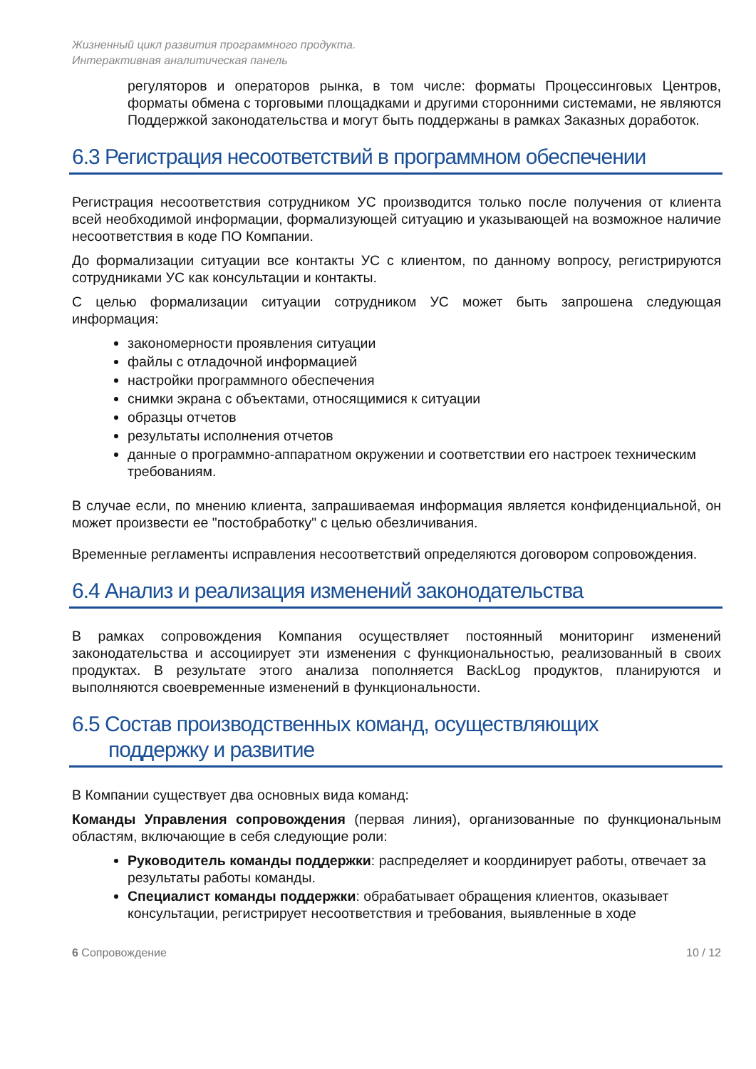Жизненный цикл развития программного продукта.
Интерактивная аналитическая панель
регуляторов и операторов рынка, в том числе: форматы Процессинговых Центров, форматы обмена с торговыми площадками и другими сторонними системами, не являются Поддержкой законодательства и могут быть поддержаны в рамках Заказных доработок.
6.3 Регистрация несоответствий в программном обеспечении
Регистрация несоответствия сотрудником УС производится только после получения от клиента всей необходимой информации, формализующей ситуацию и указывающей на возможное наличие несоответствия в коде ПО Компании.
До формализации ситуации все контакты УС с клиентом, по данному вопросу, регистрируются сотрудниками УС как консультации и контакты.
С целью формализации ситуации сотрудником УС может быть запрошена следующая информация:
закономерности проявления ситуации
файлы с отладочной информацией
настройки программного обеспечения
снимки экрана с объектами, относящимися к ситуации
образцы отчетов
результаты исполнения отчетов
данные о программно-аппаратном окружении и соответствии его настроек техническим требованиям.
В случае если, по мнению клиента, запрашиваемая информация является конфиденциальной, он может произвести ее "постобработку" с целью обезличивания.
Временные регламенты исправления несоответствий определяются договором сопровождения.
6.4 Анализ и реализация изменений законодательства
В рамках сопровождения Компания осуществляет постоянный мониторинг изменений законодательства и ассоциирует эти изменения с функциональностью, реализованный в своих продуктах. В результате этого анализа пополняется BackLog продуктов, планируются и выполняются своевременные изменений в функциональности.
6.5 Состав производственных команд, осуществляющих
поддержку и развитие
В Компании существует два основных вида команд:
Команды Управления сопровождения (первая линия), организованные по функциональным областям, включающие в себя следующие роли:
Руководитель команды поддержки: распределяет и координирует работы, отвечает за результаты работы команды.
Специалист команды поддержки: обрабатывает обращения клиентов, оказывает консультации, регистрирует несоответствия и требования, выявленные в ходе
6 Сопровождение 10 / 12